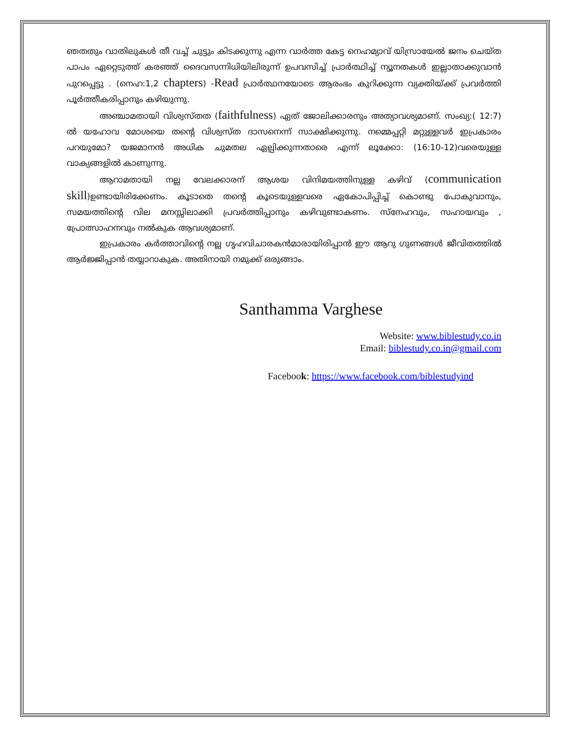ഞതതും വാതിലുകൾ തീ വച്ച് ചുട്ടും കിടക്കുന്നു എന്ന വാർത്ത കേട്ട നെഹമ്യാവ് യിസ്രായേൽ ജനം ചെയ്ത പാപം ഏറ്റെടുത്ത് കരഞ്ഞ് ദൈവസന്നിധിയിലിരുന്ന് ഉപവസിച്ച് പ്രാർത്ഥിച്ച് ന്യൂനതകൾ ഇല്ലാതാക്കുവാൻ പുറപ്പെട്ടു . (നെഹ:1,2 chapters) -Read പ്രാർത്ഥനയോടെ ആരംഭം കുറിക്കുന്ന വ്യക്തിയ്ക്ക് പ്രവർത്തി പൂർത്തീകരിപ്പാനും കഴിയുന്നു.
അഞ്ചാമതായി വിശ്വസ്തത (faithfulness) ഏത് ജോലിക്കാരനും അത്യാവശ്യമാണ്. സംഖ്യ:( 12:7) ൽ യഹോവ മോശയെ തന്റെ വിശ്വസ്ത ദാസനെന്ന് സാക്ഷിക്കുന്നു. നമ്മെപ്പറ്റി മറ്റുള്ളവർ ഇപ്രകാരം പറയുമോ? യജമാനൻ അധിക ചുമതല ഏല്പിക്കുന്നതാരെ എന്ന് ലൂക്കോ: (16:10-12)വരെയുള്ള വാക്യങ്ങളിൽ കാണുന്നു.
ആറാമതായി നല്ല വേലക്കാരന് ആശയ വിനിമയത്തിനുള്ള കഴിവ് (communication skill)ഉണ്ടായിരിക്കേണം. കൂടാതെ തന്റെ കൂടെയുള്ളവരെ ഏകോപിപ്പിച്ച് കൊണ്ടു പോകുവാനും, സമയത്തിന്റെ വില മനസ്സിലാക്കി പ്രവർത്തിപ്പാനും കഴിവുണ്ടാകണം. സ്നേഹവും, സഹായവും , പ്രോത്സാഹനവും നൽകുക ആവശ്യമാണ്.
ഇപ്രകാരം കർത്താവിന്റെ നല്ല ഗൃഹവിചാരകൻമാരായിരിപ്പാൻ ഈ ആറു ഗുണങ്ങൾ ജീവിതത്തിൽ ആർജ്ജിപ്പാൻ തയ്യാറാകുക. അതിനായി നമുക്ക് ഒരുങ്ങാം.
Santhamma Varghese
Website: www.biblestudy.co.in
Email: biblestudy.co.in@gmail.com
Facebook: https://www.facebook.com/biblestudyind